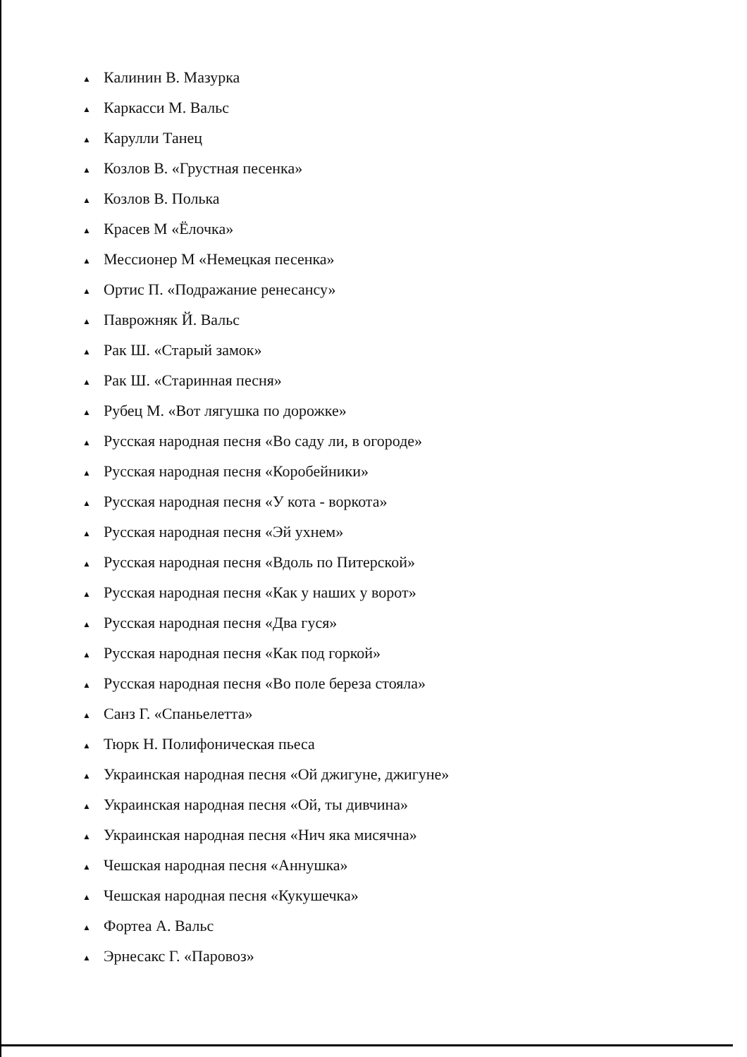▲ Калинин В. Мазурка
▲ Каркасси М. Вальс
▲ Карулли Танец
▲ Козлов В. «Грустная песенка»
▲ Козлов В. Полька
▲ Красев М «Ёлочка»
▲ Мессионер М «Немецкая песенка»
▲ Ортис П. «Подражание ренесансу»
▲ Паврожняк Й. Вальс
▲ Рак Ш. «Старый замок»
▲ Рак Ш. «Старинная песня»
▲ Рубец М. «Вот лягушка по дорожке»
▲ Русская народная песня «Во саду ли, в огороде»
▲ Русская народная песня «Коробейники»
▲ Русская народная песня «У кота - воркота»
▲ Русская народная песня «Эй ухнем»
▲ Русская народная песня «Вдоль по Питерской»
▲ Русская народная песня «Как у наших у ворот»
▲ Русская народная песня «Два гуся»
▲ Русская народная песня «Как под горкой»
▲ Русская народная песня «Во поле береза стояла»
▲ Санз Г. «Спаньелетта»
▲ Тюрк Н. Полифоническая пьеса
▲ Украинская народная песня «Ой джигуне, джигуне»
▲ Украинская народная песня «Ой, ты дивчина»
▲ Украинская народная песня «Нич яка мисячна»
▲ Чешская народная песня «Аннушка»
▲ Чешская народная песня «Кукушечка»
▲ Фортеа А. Вальс
▲ Эрнесакс Г. «Паровоз»